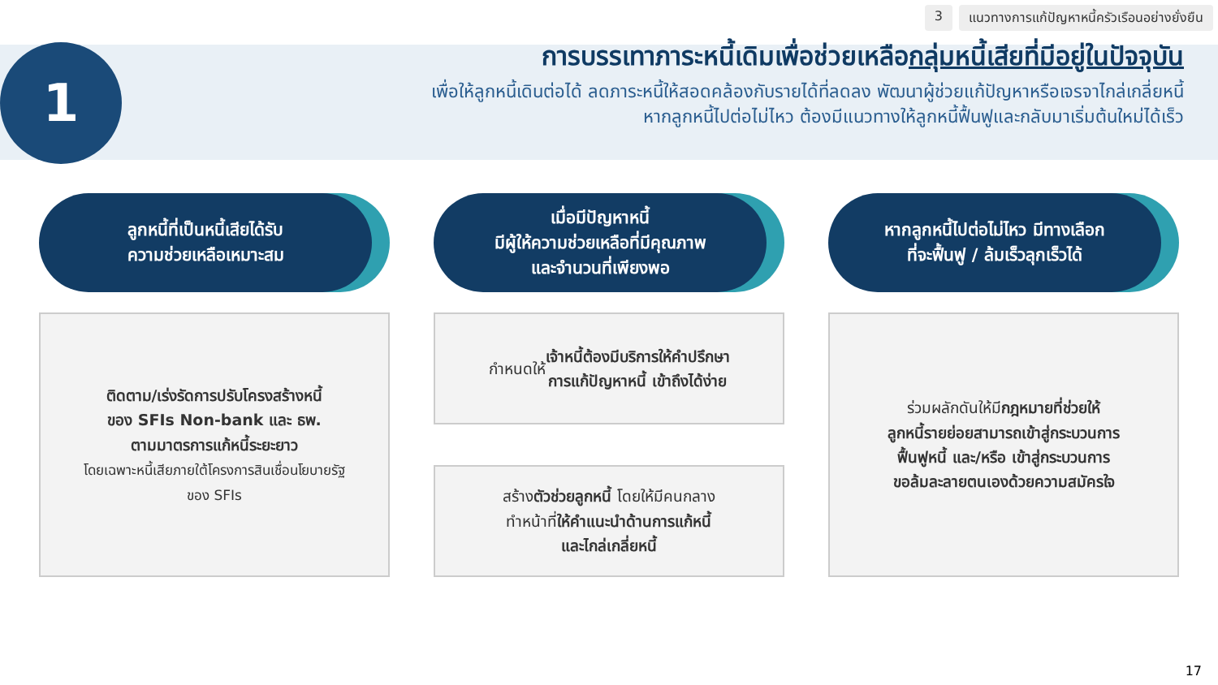3 แนวทางการแก้ปัญหาหนี้ครัวเรือนอย่างยั่งยืน
1
การบรรเทาภาระหนี้เดิมเพื่อช่วยเหลือกลุ่มหนี้เสียที่มีอยู่ในปัจจุบัน
เพื่อให้ลูกหนี้เดินต่อได้ ลดภาระหนี้ให้สอดคล้องกับรายได้ที่ลดลง พัฒนาผู้ช่วยแก้ปัญหาหรือเจรจาไกล่เกลี่ยหนี้
หากลูกหนี้ไปต่อไม่ไหว ต้องมีแนวทางให้ลูกหนี้ฟื้นฟูและกลับมาเริ่มต้นใหม่ได้เร็ว
ลูกหนี้ที่เป็นหนี้เสียได้รับ
ความช่วยเหลือเหมาะสม
ติดตาม/เร่งรัดการปรับโครงสร้างหนี้
ของ SFIs Non-bank และ ธพ.
ตามมาตรการแก้หนี้ระยะยาว
โดยเฉพาะหนี้เสียภายใต้โครงการสินเชื่อนโยบายรัฐ
ของ SFIs
เมื่อมีปัญหาหนี้
มีผู้ให้ความช่วยเหลือที่มีคุณภาพ
และจำนวนที่เพียงพอ
กำหนดให้ เจ้าหนี้ต้องมีบริการให้คำปรึกษา
การแก้ปัญหาหนี้ เข้าถึงได้ง่าย
สร้างตัวช่วยลูกหนี้ โดยให้มีคนกลาง
ทำหน้าที่ให้คำแนะนำด้านการแก้หนี้
และไกล่เกลี่ยหนี้
หากลูกหนี้ไปต่อไม่ไหว มีทางเลือก
ที่จะฟื้นฟู / ล้มเร็วลุกเร็วได้
ร่วมผลักดันให้มีกฎหมายที่ช่วยให้
ลูกหนี้รายย่อยสามารถเข้าสู่กระบวนการ
ฟื้นฟูหนี้ และ/หรือ เข้าสู่กระบวนการ
ขอล้มละลายตนเองด้วยความสมัครใจ
17